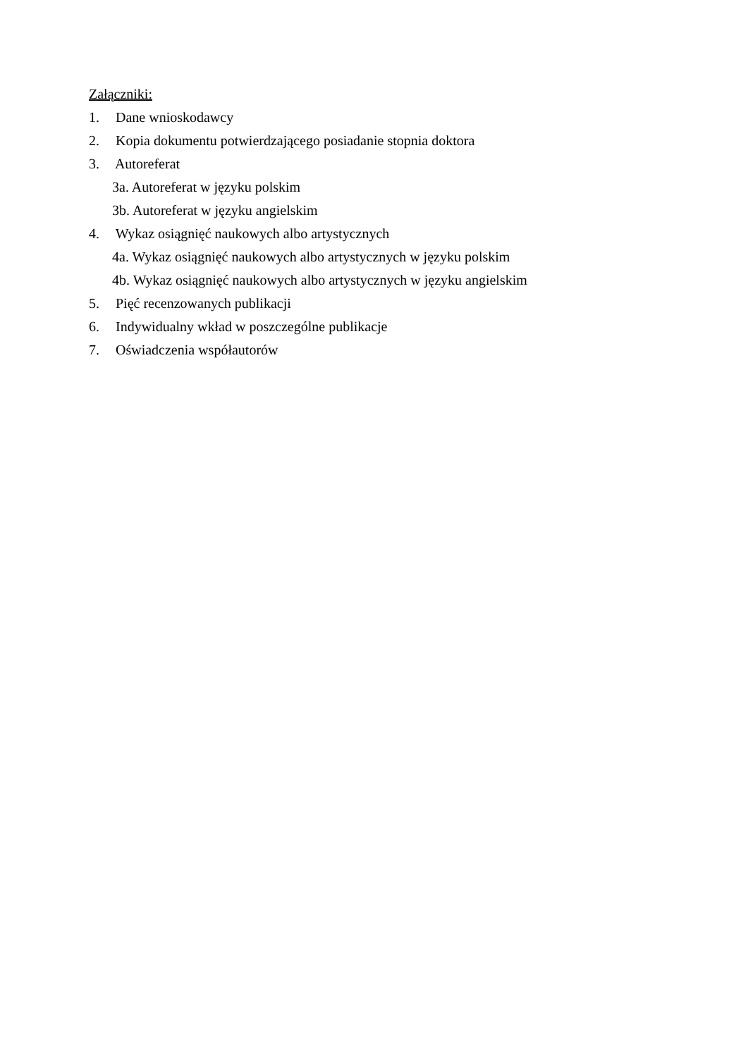Załączniki:
1. Dane wnioskodawcy
2. Kopia dokumentu potwierdzającego posiadanie stopnia doktora
3. Autoreferat
3a. Autoreferat w języku polskim
3b. Autoreferat w języku angielskim
4. Wykaz osiągnięć naukowych albo artystycznych
4a. Wykaz osiągnięć naukowych albo artystycznych w języku polskim
4b. Wykaz osiągnięć naukowych albo artystycznych w języku angielskim
5. Pięć recenzowanych publikacji
6. Indywidualny wkład w poszczególne publikacje
7. Oświadczenia współautorów